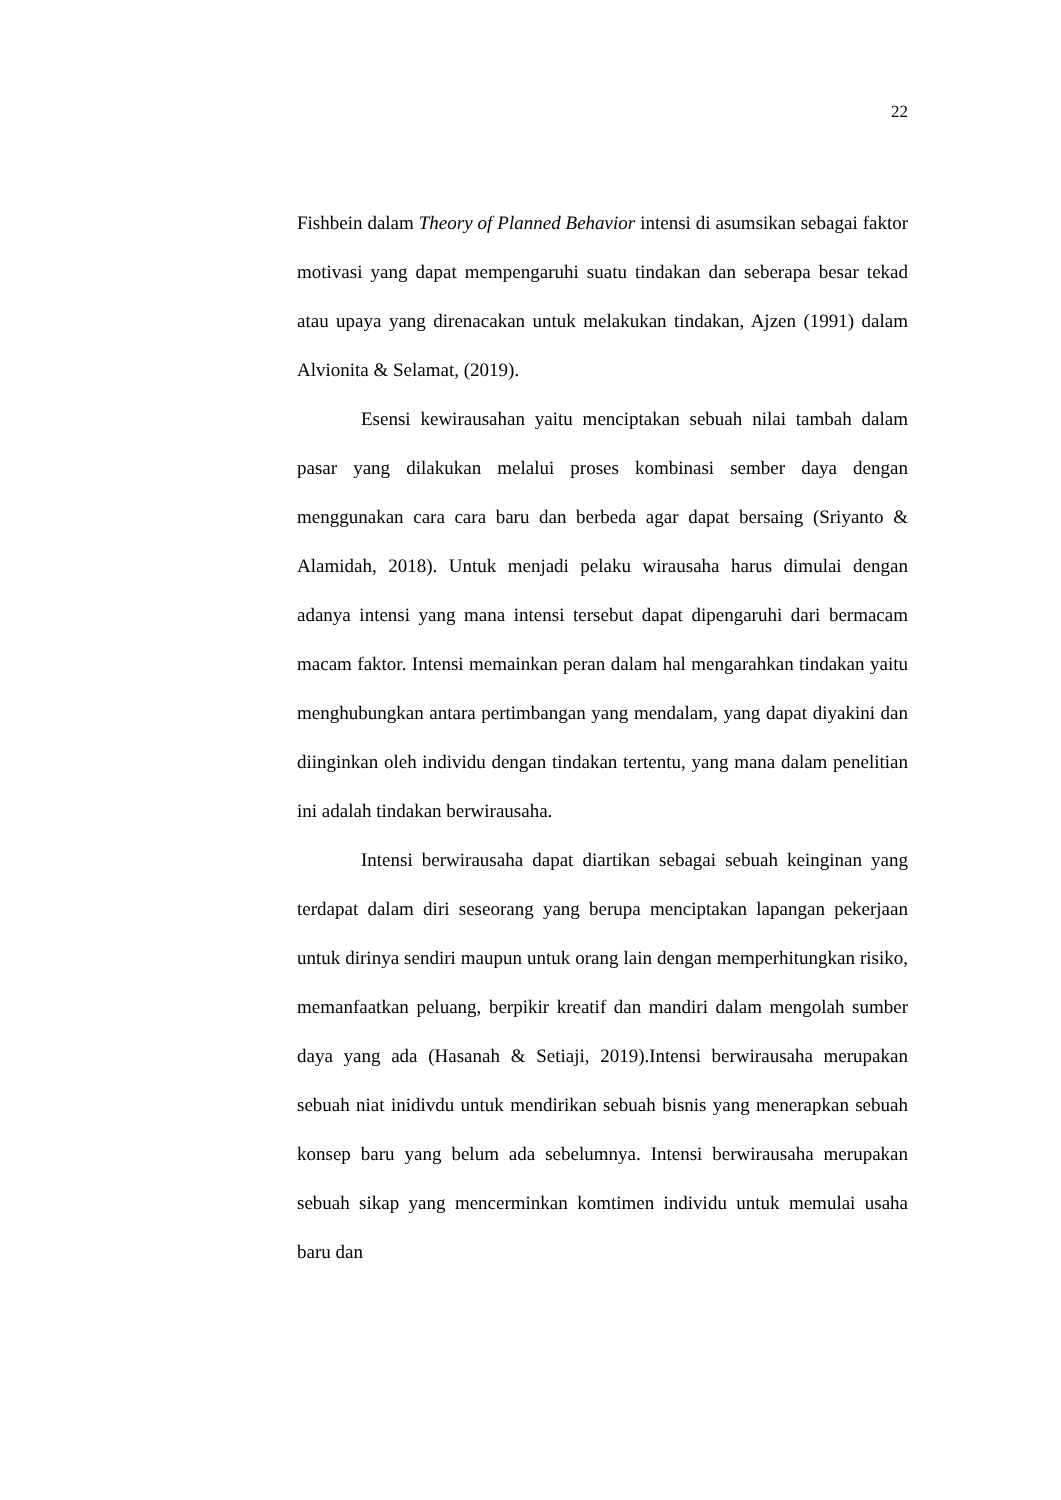22
Fishbein dalam Theory of Planned Behavior intensi di asumsikan sebagai faktor motivasi yang dapat mempengaruhi suatu tindakan dan seberapa besar tekad atau upaya yang direnacakan untuk melakukan tindakan, Ajzen (1991) dalam Alvionita & Selamat, (2019).
Esensi kewirausahan yaitu menciptakan sebuah nilai tambah dalam pasar yang dilakukan melalui proses kombinasi sember daya dengan menggunakan cara cara baru dan berbeda agar dapat bersaing (Sriyanto & Alamidah, 2018). Untuk menjadi pelaku wirausaha harus dimulai dengan adanya intensi yang mana intensi tersebut dapat dipengaruhi dari bermacam macam faktor. Intensi memainkan peran dalam hal mengarahkan tindakan yaitu menghubungkan antara pertimbangan yang mendalam, yang dapat diyakini dan diinginkan oleh individu dengan tindakan tertentu, yang mana dalam penelitian ini adalah tindakan berwirausaha.
Intensi berwirausaha dapat diartikan sebagai sebuah keinginan yang terdapat dalam diri seseorang yang berupa menciptakan lapangan pekerjaan untuk dirinya sendiri maupun untuk orang lain dengan memperhitungkan risiko, memanfaatkan peluang, berpikir kreatif dan mandiri dalam mengolah sumber daya yang ada (Hasanah & Setiaji, 2019).Intensi berwirausaha merupakan sebuah niat inidivdu untuk mendirikan sebuah bisnis yang menerapkan sebuah konsep baru yang belum ada sebelumnya. Intensi berwirausaha merupakan sebuah sikap yang mencerminkan komtimen individu untuk memulai usaha baru dan